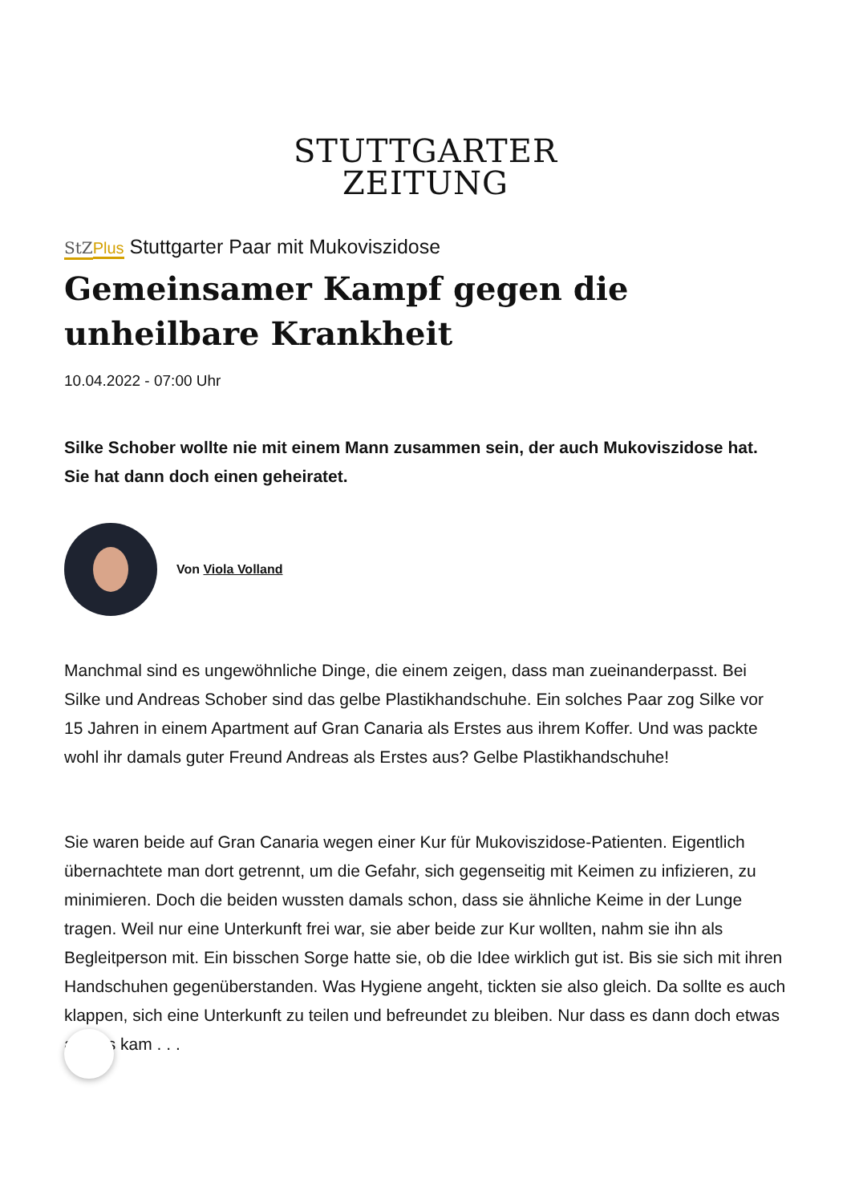STUTTGARTER
ZEITUNG
StZ Plus Stuttgarter Paar mit Mukoviszidose
Gemeinsamer Kampf gegen die unheilbare Krankheit
10.04.2022 - 07:00 Uhr
Silke Schober wollte nie mit einem Mann zusammen sein, der auch Mukoviszidose hat. Sie hat dann doch einen geheiratet.
Von Viola Volland
Manchmal sind es ungewöhnliche Dinge, die einem zeigen, dass man zueinanderpasst. Bei Silke und Andreas Schober sind das gelbe Plastikhandschuhe. Ein solches Paar zog Silke vor 15 Jahren in einem Apartment auf Gran Canaria als Erstes aus ihrem Koffer. Und was packte wohl ihr damals guter Freund Andreas als Erstes aus? Gelbe Plastikhandschuhe!
Sie waren beide auf Gran Canaria wegen einer Kur für Mukoviszidose-Patienten. Eigentlich übernachtete man dort getrennt, um die Gefahr, sich gegenseitig mit Keimen zu infizieren, zu minimieren. Doch die beiden wussten damals schon, dass sie ähnliche Keime in der Lunge tragen. Weil nur eine Unterkunft frei war, sie aber beide zur Kur wollten, nahm sie ihn als Begleitperson mit. Ein bisschen Sorge hatte sie, ob die Idee wirklich gut ist. Bis sie sich mit ihren Handschuhen gegenüberstanden. Was Hygiene angeht, tickten sie also gleich. Da sollte es auch klappen, sich eine Unterkunft zu teilen und befreundet zu bleiben. Nur dass es dann doch etwas anders kam . . .